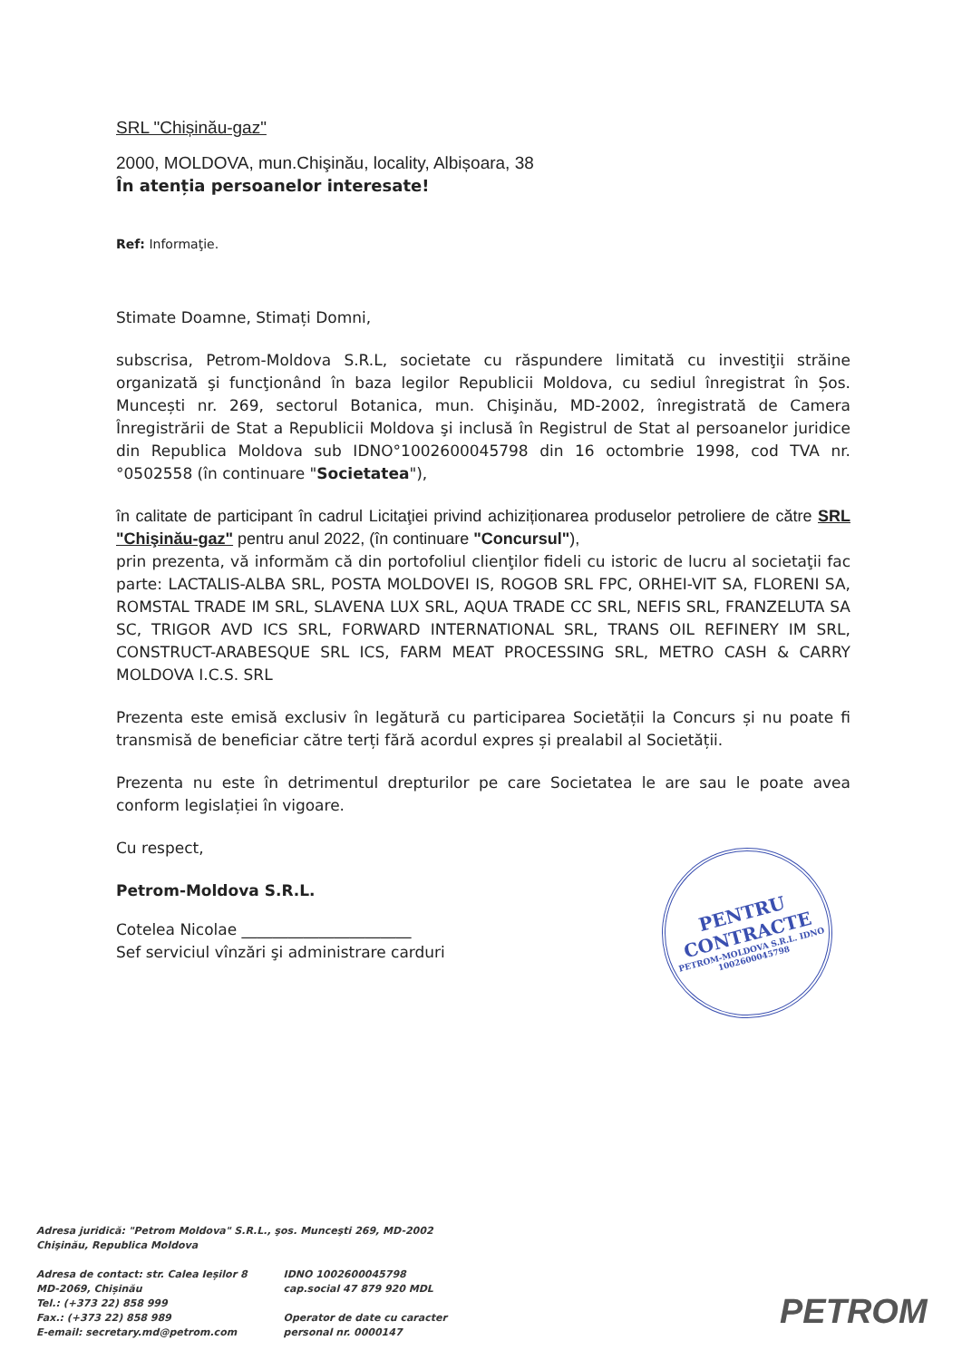SRL "Chișinău-gaz"
2000, MOLDOVA, mun.Chişinău, locality, Albișoara, 38
În atenția persoanelor interesate!
Ref: Informaţie.
Stimate Doamne, Stimați Domni,
subscrisa, Petrom-Moldova S.R.L, societate cu răspundere limitată cu investiţii străine organizată şi funcţionând în baza legilor Republicii Moldova, cu sediul înregistrat în Șos. Muncești nr. 269, sectorul Botanica, mun. Chişinău, MD-2002, înregistrată de Camera Înregistrării de Stat a Republicii Moldova şi inclusă în Registrul de Stat al persoanelor juridice din Republica Moldova sub IDNO°1002600045798 din 16 octombrie 1998, cod TVA nr.°0502558 (în continuare "Societatea"),
în calitate de participant în cadrul Licitaţiei privind achiziționarea produselor petroliere de către SRL "Chişinău-gaz" pentru anul 2022, (în continuare "Concursul"),
prin prezenta, vă informăm că din portofoliul clienţilor fideli cu istoric de lucru al societaţii fac parte: LACTALIS-ALBA SRL, POSTA MOLDOVEI IS, ROGOB SRL FPC, ORHEI-VIT SA, FLORENI SA, ROMSTAL TRADE IM SRL, SLAVENA LUX SRL, AQUA TRADE CC SRL, NEFIS SRL, FRANZELUTA SA SC, TRIGOR AVD ICS SRL, FORWARD INTERNATIONAL SRL, TRANS OIL REFINERY IM SRL, CONSTRUCT-ARABESQUE SRL ICS, FARM MEAT PROCESSING SRL, METRO CASH & CARRY MOLDOVA I.C.S. SRL
Prezenta este emisă exclusiv în legătură cu participarea Societății la Concurs și nu poate fi transmisă de beneficiar către terți fără acordul expres și prealabil al Societății.
Prezenta nu este în detrimentul drepturilor pe care Societatea le are sau le poate avea conform legislației în vigoare.
Cu respect,
Petrom-Moldova S.R.L.
Cotelea Nicolae ______________________
Sef serviciul vînzări şi administrare carduri
PENTRU
CONTRACTE
PETROM-MOLDOVA S.R.L. IDNO 1002600045798
Adresa juridică: "Petrom Moldova" S.R.L., şos. Munceşti 269, MD-2002
Chişinău, Republica Moldova
Adresa de contact: str. Calea Ieșilor 8
MD-2069, Chișinău
Tel.: (+373 22) 858 999
Fax.: (+373 22) 858 989
E-email: secretary.md@petrom.com
IDNO 1002600045798
cap.social 47 879 920 MDL
Operator de date cu caracter
personal nr. 0000147
PETROM